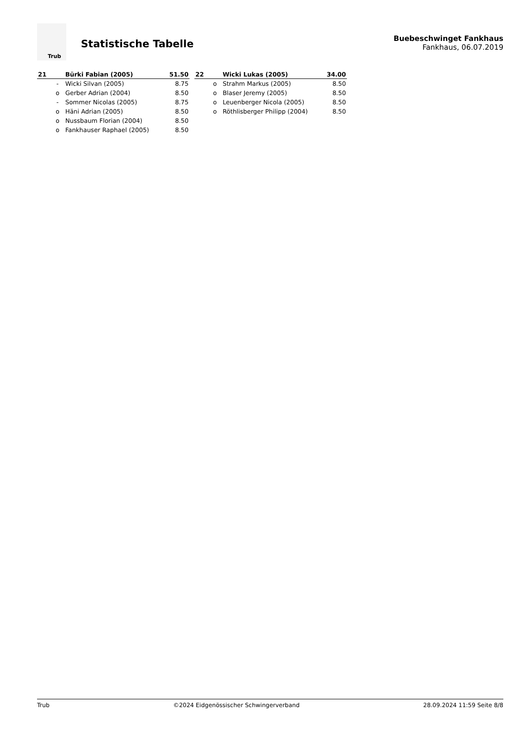Trub
Statistische Tabelle
Buebeschwinget Fankhaus
Fankhaus, 06.07.2019
| 21 | | Bürki Fabian (2005) | 51.50 |
| --- | --- | --- | --- |
| | - | Wicki Silvan (2005) | 8.75 |
| | o | Gerber Adrian (2004) | 8.50 |
| | - | Sommer Nicolas (2005) | 8.75 |
| | o | Häni Adrian (2005) | 8.50 |
| | o | Nussbaum Florian (2004) | 8.50 |
| | o | Fankhauser Raphael (2005) | 8.50 |
| 22 | | Wicki Lukas (2005) | 34.00 |
| --- | --- | --- | --- |
| | o | Strahm Markus (2005) | 8.50 |
| | o | Blaser Jeremy (2005) | 8.50 |
| | o | Leuenberger Nicola (2005) | 8.50 |
| | o | Röthlisberger Philipp (2004) | 8.50 |
Trub ©2024 Eidgenössischer Schwingerverband 28.09.2024 11:59 Seite 8/8